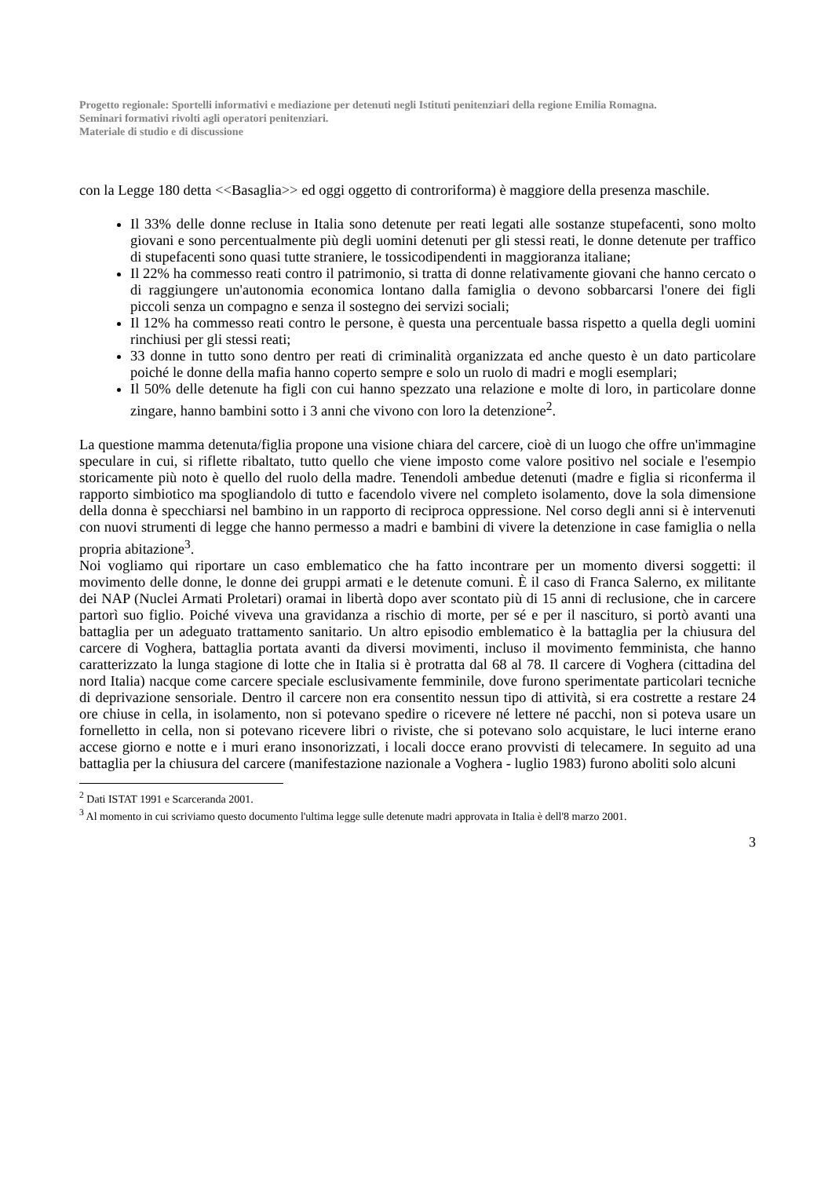Progetto regionale: Sportelli informativi e mediazione per detenuti negli Istituti penitenziari della regione Emilia Romagna.
Seminari formativi rivolti agli operatori penitenziari.
Materiale di studio e di discussione
con la Legge 180 detta <<Basaglia>> ed oggi oggetto di controriforma) è maggiore della presenza maschile.
Il 33% delle donne recluse in Italia sono detenute per reati legati alle sostanze stupefacenti, sono molto giovani e sono percentualmente più degli uomini detenuti per gli stessi reati, le donne detenute per traffico di stupefacenti sono quasi tutte straniere, le tossicodipendenti in maggioranza italiane;
Il 22% ha commesso reati contro il patrimonio, si tratta di donne relativamente giovani che hanno cercato o di raggiungere un'autonomia economica lontano dalla famiglia o devono sobbarcarsi l'onere dei figli piccoli senza un compagno e senza il sostegno dei servizi sociali;
Il 12% ha commesso reati contro le persone, è questa una percentuale bassa rispetto a quella degli uomini rinchiusi per gli stessi reati;
33 donne in tutto sono dentro per reati di criminalità organizzata ed anche questo è un dato particolare poiché le donne della mafia hanno coperto sempre e solo un ruolo di madri e mogli esemplari;
Il 50% delle detenute ha figli con cui hanno spezzato una relazione e molte di loro, in particolare donne zingare, hanno bambini sotto i 3 anni che vivono con loro la detenzione<sup>2</sup>.
La questione mamma detenuta/figlia propone una visione chiara del carcere, cioè di un luogo che offre un'immagine speculare in cui, si riflette ribaltato, tutto quello che viene imposto come valore positivo nel sociale e l'esempio storicamente più noto è quello del ruolo della madre. Tenendoli ambedue detenuti (madre e figlia si riconferma il rapporto simbiotico ma spogliandolo di tutto e facendolo vivere nel completo isolamento, dove la sola dimensione della donna è specchiarsi nel bambino in un rapporto di reciproca oppressione. Nel corso degli anni si è intervenuti con nuovi strumenti di legge che hanno permesso a madri e bambini di vivere la detenzione in case famiglia o nella propria abitazione<sup>3</sup>.
Noi vogliamo qui riportare un caso emblematico che ha fatto incontrare per un momento diversi soggetti: il movimento delle donne, le donne dei gruppi armati e le detenute comuni. È il caso di Franca Salerno, ex militante dei NAP (Nuclei Armati Proletari) oramai in libertà dopo aver scontato più di 15 anni di reclusione, che in carcere partorì suo figlio. Poiché viveva una gravidanza a rischio di morte, per sé e per il nascituro, si portò avanti una battaglia per un adeguato trattamento sanitario. Un altro episodio emblematico è la battaglia per la chiusura del carcere di Voghera, battaglia portata avanti da diversi movimenti, incluso il movimento femminista, che hanno caratterizzato la lunga stagione di lotte che in Italia si è protratta dal 68 al 78. Il carcere di Voghera (cittadina del nord Italia) nacque come carcere speciale esclusivamente femminile, dove furono sperimentate particolari tecniche di deprivazione sensoriale. Dentro il carcere non era consentito nessun tipo di attività, si era costrette a restare 24 ore chiuse in cella, in isolamento, non si potevano spedire o ricevere né lettere né pacchi, non si poteva usare un fornelletto in cella, non si potevano ricevere libri o riviste, che si potevano solo acquistare, le luci interne erano accese giorno e notte e i muri erano insonorizzati, i locali docce erano provvisti di telecamere. In seguito ad una battaglia per la chiusura del carcere (manifestazione nazionale a Voghera - luglio 1983) furono aboliti solo alcuni
<sup>2</sup> Dati ISTAT 1991 e Scarceranda 2001.
<sup>3</sup> Al momento in cui scriviamo questo documento l'ultima legge sulle detenute madri approvata in Italia è dell'8 marzo 2001.
3